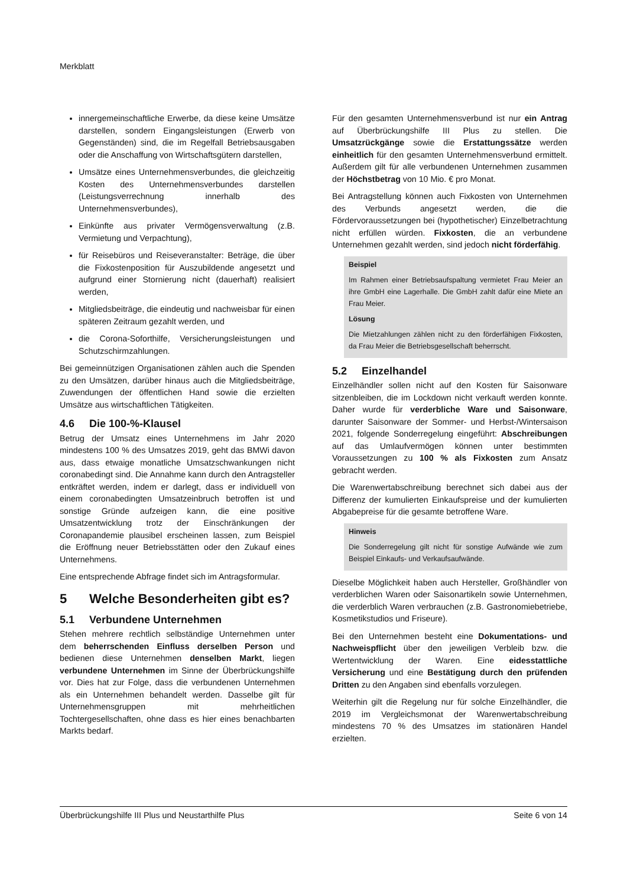Merkblatt
innergemeinschaftliche Erwerbe, da diese keine Umsätze darstellen, sondern Eingangsleistungen (Erwerb von Gegenständen) sind, die im Regelfall Betriebsausgaben oder die Anschaffung von Wirtschaftsgütern darstellen,
Umsätze eines Unternehmensverbundes, die gleichzeitig Kosten des Unternehmensverbundes darstellen (Leistungsverrechnung innerhalb des Unternehmensverbundes),
Einkünfte aus privater Vermögensverwaltung (z.B. Vermietung und Verpachtung),
für Reisebüros und Reiseveranstalter: Beträge, die über die Fixkostenposition für Auszubildende angesetzt und aufgrund einer Stornierung nicht (dauerhaft) realisiert werden,
Mitgliedsbeiträge, die eindeutig und nachweisbar für einen späteren Zeitraum gezahlt werden, und
die Corona-Soforthilfe, Versicherungsleistungen und Schutzschirmzahlungen.
Bei gemeinnützigen Organisationen zählen auch die Spenden zu den Umsätzen, darüber hinaus auch die Mitgliedsbeiträge, Zuwendungen der öffentlichen Hand sowie die erzielten Umsätze aus wirtschaftlichen Tätigkeiten.
4.6 Die 100-%-Klausel
Betrug der Umsatz eines Unternehmens im Jahr 2020 mindestens 100 % des Umsatzes 2019, geht das BMWi davon aus, dass etwaige monatliche Umsatzschwankungen nicht coronabedingt sind. Die Annahme kann durch den Antragsteller entkräftet werden, indem er darlegt, dass er individuell von einem coronabedingten Umsatzeinbruch betroffen ist und sonstige Gründe aufzeigen kann, die eine positive Umsatzentwicklung trotz der Einschränkungen der Coronapandemie plausibel erscheinen lassen, zum Beispiel die Eröffnung neuer Betriebsstätten oder den Zukauf eines Unternehmens.
Eine entsprechende Abfrage findet sich im Antragsformular.
5 Welche Besonderheiten gibt es?
5.1 Verbundene Unternehmen
Stehen mehrere rechtlich selbständige Unternehmen unter dem beherrschenden Einfluss derselben Person und bedienen diese Unternehmen denselben Markt, liegen verbundene Unternehmen im Sinne der Überbrückungshilfe vor. Dies hat zur Folge, dass die verbundenen Unternehmen als ein Unternehmen behandelt werden. Dasselbe gilt für Unternehmensgruppen mit mehrheitlichen Tochtergesellschaften, ohne dass es hier eines benachbarten Markts bedarf.
Für den gesamten Unternehmensverbund ist nur ein Antrag auf Überbrückungshilfe III Plus zu stellen. Die Umsatzrückgänge sowie die Erstattungssätze werden einheitlich für den gesamten Unternehmensverbund ermittelt. Außerdem gilt für alle verbundenen Unternehmen zusammen der Höchstbetrag von 10 Mio. € pro Monat.
Bei Antragstellung können auch Fixkosten von Unternehmen des Verbunds angesetzt werden, die die Fördervoraussetzungen bei (hypothetischer) Einzelbetrachtung nicht erfüllen würden. Fixkosten, die an verbundene Unternehmen gezahlt werden, sind jedoch nicht förderfähig.
Beispiel
Im Rahmen einer Betriebsaufspaltung vermietet Frau Meier an ihre GmbH eine Lagerhalle. Die GmbH zahlt dafür eine Miete an Frau Meier.
Lösung
Die Mietzahlungen zählen nicht zu den förderfähigen Fixkosten, da Frau Meier die Betriebsgesellschaft beherrscht.
5.2 Einzelhandel
Einzelhändler sollen nicht auf den Kosten für Saisonware sitzenbleiben, die im Lockdown nicht verkauft werden konnte. Daher wurde für verderbliche Ware und Saisonware, darunter Saisonware der Sommer- und Herbst-/Wintersaison 2021, folgende Sonderregelung eingeführt: Abschreibungen auf das Umlaufvermögen können unter bestimmten Voraussetzungen zu 100 % als Fixkosten zum Ansatz gebracht werden.
Die Warenwertabschreibung berechnet sich dabei aus der Differenz der kumulierten Einkaufspreise und der kumulierten Abgabepreise für die gesamte betroffene Ware.
Hinweis
Die Sonderregelung gilt nicht für sonstige Aufwände wie zum Beispiel Einkaufs- und Verkaufsaufwände.
Dieselbe Möglichkeit haben auch Hersteller, Großhändler von verderblichen Waren oder Saisonartikeln sowie Unternehmen, die verderblich Waren verbrauchen (z.B. Gastronomiebetriebe, Kosmetikstudios und Friseure).
Bei den Unternehmen besteht eine Dokumentations- und Nachweispflicht über den jeweiligen Verbleib bzw. die Wertentwicklung der Waren. Eine eidesstattliche Versicherung und eine Bestätigung durch den prüfenden Dritten zu den Angaben sind ebenfalls vorzulegen.
Weiterhin gilt die Regelung nur für solche Einzelhändler, die 2019 im Vergleichsmonat der Warenwertabschreibung mindestens 70 % des Umsatzes im stationären Handel erzielten.
Überbrückungshilfe III Plus und Neustarthilfe Plus Seite 6 von 14